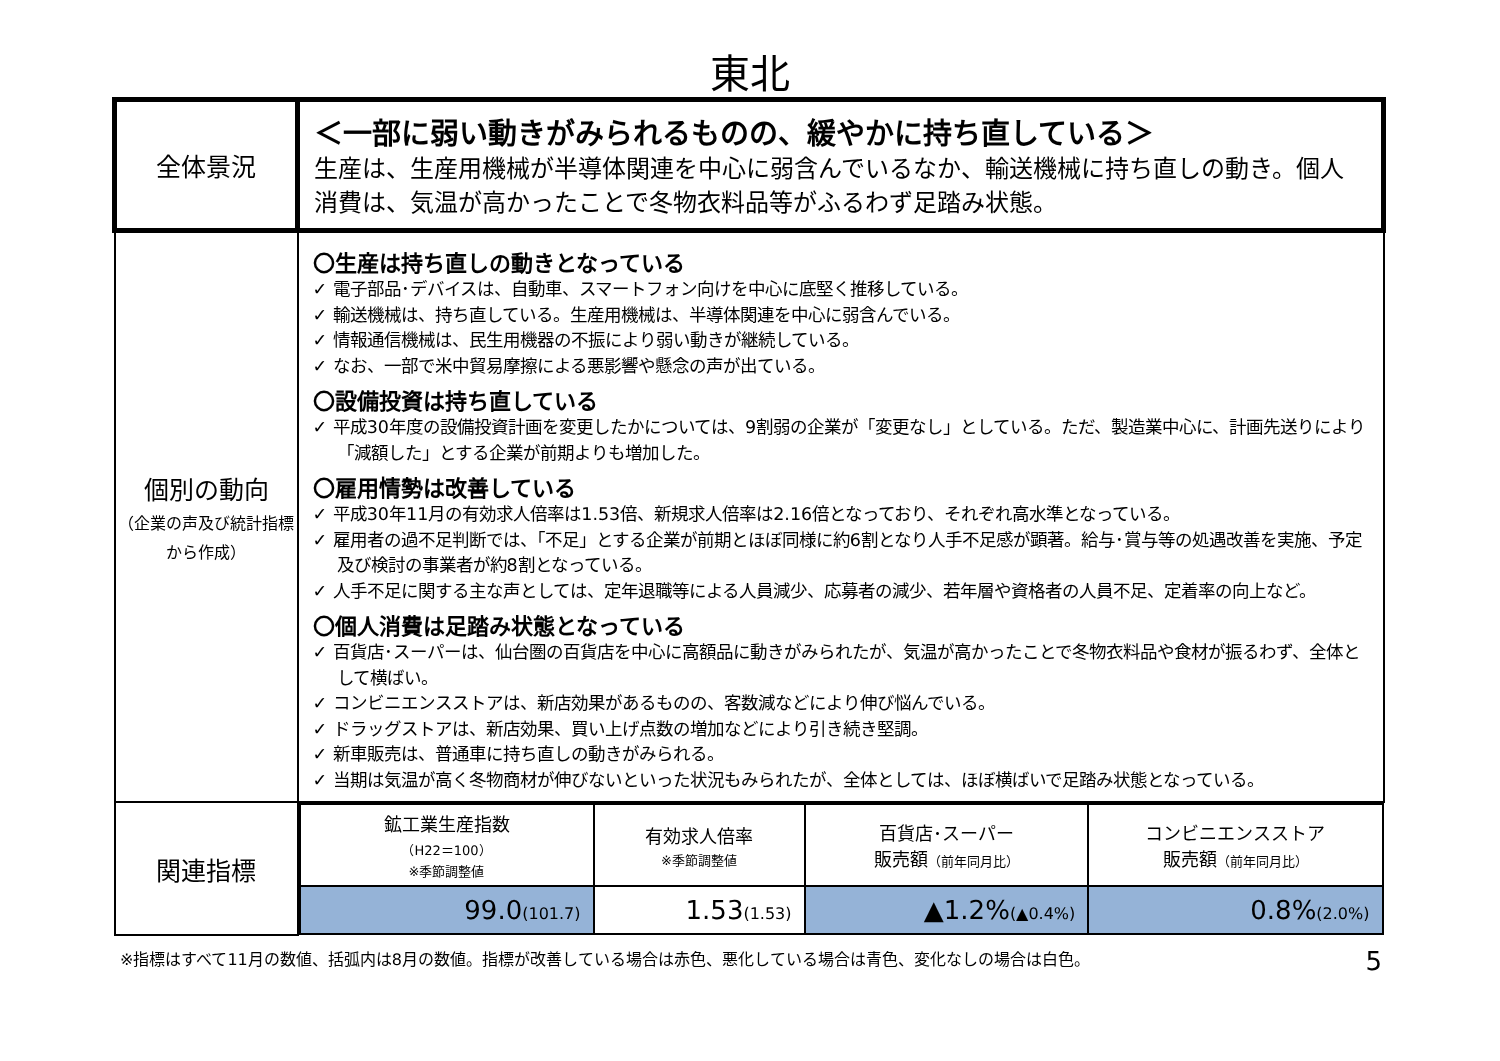東北
| 全体景況 | ＜一部に弱い動きがみられるものの、緩やかに持ち直している＞ 生産は、生産用機械が半導体関連を中心に弱含んでいるなか、輸送機械に持ち直しの動き。個人消費は、気温が高かったことで冬物衣料品等がふるわず足踏み状態。 |
| 個別の動向 （企業の声及び統計指標から作成） | 〇生産は持ち直しの動きとなっている ✓ 電子部品･デバイスは、自動車、スマートフォン向けを中心に底堅く推移している。 ✓ 輸送機械は、持ち直している。生産用機械は、半導体関連を中心に弱含んでいる。 ✓ 情報通信機械は、民生用機器の不振により弱い動きが継続している。 ✓ なお、一部で米中貿易摩擦による悪影響や懸念の声が出ている。 〇設備投資は持ち直している ✓ 平成30年度の設備投資計画を変更したかについては、9割弱の企業が「変更なし」としている。ただ、製造業中心に、計画先送りにより「減額した」とする企業が前期よりも増加した。 〇雇用情勢は改善している ✓ 平成30年11月の有効求人倍率は1.53倍、新規求人倍率は2.16倍となっており、それぞれ高水準となっている。 ✓ 雇用者の過不足判断では、「不足」とする企業が前期とほぼ同様に約6割となり人手不足感が顕著。給与･賞与等の処遇改善を実施、予定及び検討の事業者が約8割となっている。 ✓ 人手不足に関する主な声としては、定年退職等による人員減少、応募者の減少、若年層や資格者の人員不足、定着率の向上など。 〇個人消費は足踏み状態となっている ✓ 百貨店･スーパーは、仙台圏の百貨店を中心に高額品に動きがみられたが、気温が高かったことで冬物衣料品や食材が振るわず、全体として横ばい。 ✓ コンビニエンスストアは、新店効果があるものの、客数減などにより伸び悩んでいる。 ✓ ドラッグストアは、新店効果、買い上げ点数の増加などにより引き続き堅調。 ✓ 新車販売は、普通車に持ち直しの動きがみられる。 ✓ 当期は気温が高く冬物商材が伸びないといった状況もみられたが、全体としては、ほぼ横ばいで足踏み状態となっている。 |
| 関連指標 | / 鉱工業生産指数 （H22＝100） ※季節調整値 / 有効求人倍率 ※季節調整値 / 百貨店･スーパー 販売額 （前年同月比） / コンビニエンスストア 販売額 （前年同月比） / / 99.0 (101.7) / 1.53 (1.53) / ▲1.2% (▲0.4%) / 0.8% (2.0%) / |
※指標はすべて11月の数値、括弧内は8月の数値。指標が改善している場合は赤色、悪化している場合は青色、変化なしの場合は白色。 5